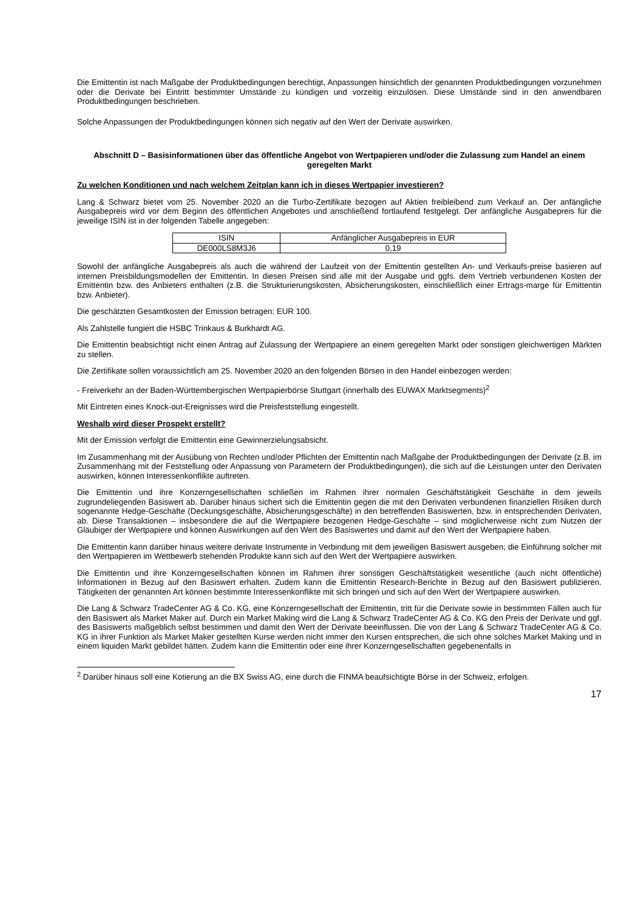Die Emittentin ist nach Maßgabe der Produktbedingungen berechtigt, Anpassungen hinsichtlich der genannten Produktbedingungen vorzunehmen oder die Derivate bei Eintritt bestimmter Umstände zu kündigen und vorzeitig einzulösen. Diese Umstände sind in den anwendbaren Produktbedingungen beschrieben.
Solche Anpassungen der Produktbedingungen können sich negativ auf den Wert der Derivate auswirken.
Abschnitt D – Basisinformationen über das öffentliche Angebot von Wertpapieren und/oder die Zulassung zum Handel an einem geregelten Markt
Zu welchen Konditionen und nach welchem Zeitplan kann ich in dieses Wertpapier investieren?
Lang & Schwarz bietet vom 25. November 2020 an die Turbo-Zertifikate bezogen auf Aktien freibleibend zum Verkauf an. Der anfängliche Ausgabepreis wird vor dem Beginn des öffentlichen Angebotes und anschließend fortlaufend festgelegt. Der anfängliche Ausgabepreis für die jeweilige ISIN ist in der folgenden Tabelle angegeben:
| ISIN | Anfänglicher Ausgabepreis in EUR |
| --- | --- |
| DE000LS8M3J6 | 0,19 |
Sowohl der anfängliche Ausgabepreis als auch die während der Laufzeit von der Emittentin gestellten An- und Verkaufs-preise basieren auf internen Preisbildungsmodellen der Emittentin. In diesen Preisen sind alle mit der Ausgabe und ggfs. dem Vertrieb verbundenen Kosten der Emittentin bzw. des Anbieters enthalten (z.B. die Strukturierungskosten, Absicherungskosten, einschließlich einer Ertrags-marge für Emittentin bzw. Anbieter).
Die geschätzten Gesamtkosten der Emission betragen: EUR 100.
Als Zahlstelle fungiert die HSBC Trinkaus & Burkhardt AG.
Die Emittentin beabsichtigt nicht einen Antrag auf Zulassung der Wertpapiere an einem geregelten Markt oder sonstigen gleichwertigen Märkten zu stellen.
Die Zertifikate sollen voraussichtlich am 25. November 2020 an den folgenden Börsen in den Handel einbezogen werden:
- Freiverkehr an der Baden-Württembergischen Wertpapierbörse Stuttgart (innerhalb des EUWAX Marktsegments)<sup>2</sup>
Mit Eintreten eines Knock-out-Ereignisses wird die Preisfeststellung eingestellt.
Weshalb wird dieser Prospekt erstellt?
Mit der Emission verfolgt die Emittentin eine Gewinnerzielungsabsicht.
Im Zusammenhang mit der Ausübung von Rechten und/oder Pflichten der Emittentin nach Maßgabe der Produktbedingungen der Derivate (z.B. im Zusammenhang mit der Feststellung oder Anpassung von Parametern der Produktbedingungen), die sich auf die Leistungen unter den Derivaten auswirken, können Interessenkonflikte auftreten.
Die Emittentin und ihre Konzerngesellschaften schließen im Rahmen ihrer normalen Geschäftstätigkeit Geschäfte in dem jeweils zugrundeliegenden Basiswert ab. Darüber hinaus sichert sich die Emittentin gegen die mit den Derivaten verbundenen finanziellen Risiken durch sogenannte Hedge-Geschäfte (Deckungsgeschäfte, Absicherungsgeschäfte) in den betreffenden Basiswerten, bzw. in entsprechenden Derivaten, ab. Diese Transaktionen – insbesondere die auf die Wertpapiere bezogenen Hedge-Geschäfte – sind möglicherweise nicht zum Nutzen der Gläubiger der Wertpapiere und können Auswirkungen auf den Wert des Basiswertes und damit auf den Wert der Wertpapiere haben.
Die Emittentin kann darüber hinaus weitere derivate Instrumente in Verbindung mit dem jeweiligen Basiswert ausgeben; die Einführung solcher mit den Wertpapieren im Wettbewerb stehenden Produkte kann sich auf den Wert der Wertpapiere auswirken.
Die Emittentin und ihre Konzerngesellschaften können im Rahmen ihrer sonstigen Geschäftstätigkeit wesentliche (auch nicht öffentliche) Informationen in Bezug auf den Basiswert erhalten. Zudem kann die Emittentin Research-Berichte in Bezug auf den Basiswert publizieren. Tätigkeiten der genannten Art können bestimmte Interessenkonflikte mit sich bringen und sich auf den Wert der Wertpapiere auswirken.
Die Lang & Schwarz TradeCenter AG & Co. KG, eine Konzerngesellschaft der Emittentin, tritt für die Derivate sowie in bestimmten Fällen auch für den Basiswert als Market Maker auf. Durch ein Market Making wird die Lang & Schwarz TradeCenter AG & Co. KG den Preis der Derivate und ggf. des Basiswerts maßgeblich selbst bestimmen und damit den Wert der Derivate beeinflussen. Die von der Lang & Schwarz TradeCenter AG & Co. KG in ihrer Funktion als Market Maker gestellten Kurse werden nicht immer den Kursen entsprechen, die sich ohne solches Market Making und in einem liquiden Markt gebildet hätten. Zudem kann die Emittentin oder eine ihrer Konzerngesellschaften gegebenenfalls in
<sup>2</sup> Darüber hinaus soll eine Kotierung an die BX Swiss AG, eine durch die FINMA beaufsichtigte Börse in der Schweiz, erfolgen.
17